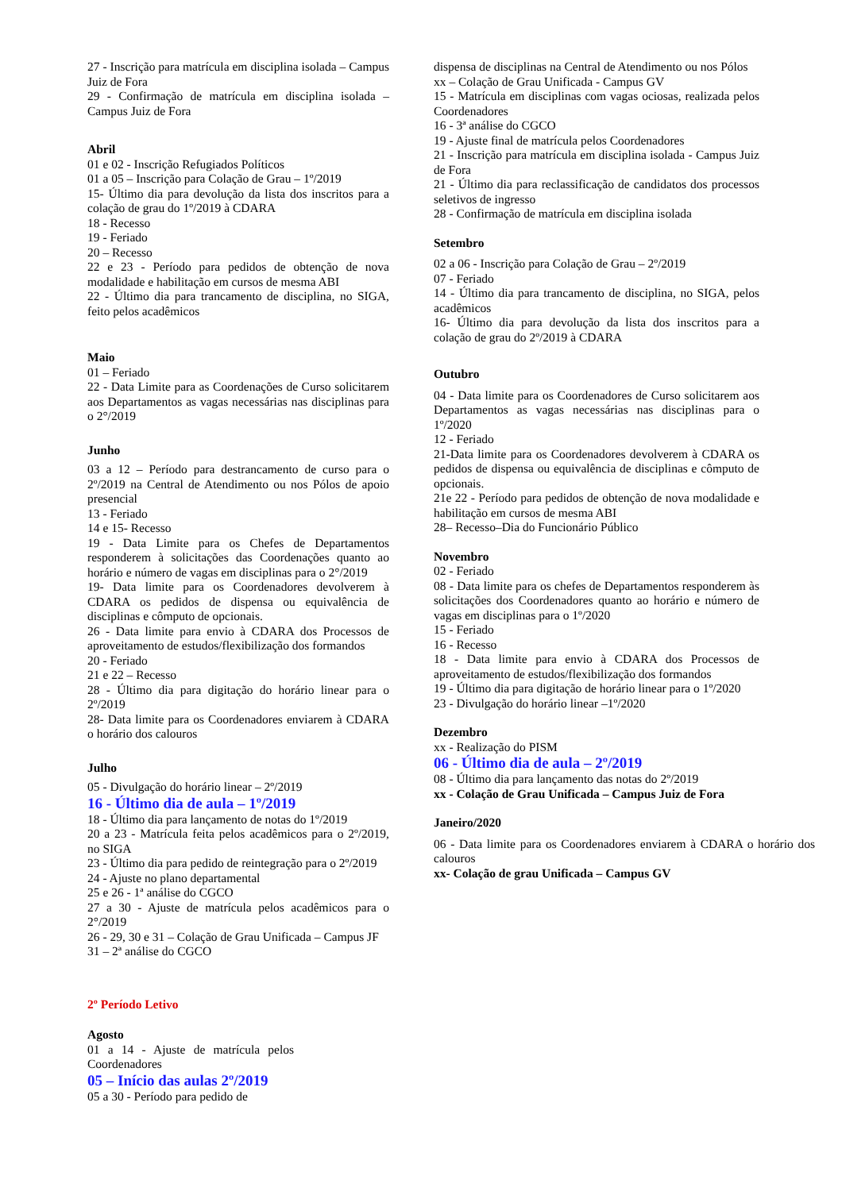27 - Inscrição para matrícula em disciplina isolada – Campus Juiz de Fora
29 - Confirmação de matrícula em disciplina isolada – Campus Juiz de Fora
Abril
01 e 02 - Inscrição Refugiados Políticos
01 a 05 – Inscrição para Colação de Grau – 1º/2019
15- Último dia para devolução da lista dos inscritos para a colação de grau do 1º/2019 à CDARA
18 - Recesso
19 - Feriado
20 – Recesso
22 e 23 - Período para pedidos de obtenção de nova modalidade e habilitação em cursos de mesma ABI
22 - Último dia para trancamento de disciplina, no SIGA, feito pelos acadêmicos
Maio
01 – Feriado
22 - Data Limite para as Coordenações de Curso solicitarem aos Departamentos as vagas necessárias nas disciplinas para o 2°/2019
Junho
03 a 12 – Período para destrancamento de curso para o 2º/2019 na Central de Atendimento ou nos Pólos de apoio presencial
13 - Feriado
14 e 15- Recesso
19 - Data Limite para os Chefes de Departamentos responderem à solicitações das Coordenações quanto ao horário e número de vagas em disciplinas para o 2°/2019
19- Data limite para os Coordenadores devolverem à CDARA os pedidos de dispensa ou equivalência de disciplinas e cômputo de opcionais.
26 - Data limite para envio à CDARA dos Processos de aproveitamento de estudos/flexibilização dos formandos
20 - Feriado
21 e 22 – Recesso
28 - Último dia para digitação do horário linear para o 2º/2019
28- Data limite para os Coordenadores enviarem à CDARA o horário dos calouros
Julho
05 - Divulgação do horário linear – 2º/2019
16 - Último dia de aula – 1º/2019
18 - Último dia para lançamento de notas do 1º/2019
20 a 23 - Matrícula feita pelos acadêmicos para o 2º/2019, no SIGA
23 - Último dia para pedido de reintegração para o 2º/2019
24 - Ajuste no plano departamental
25 e 26 - 1ª análise do CGCO
27 a 30 - Ajuste de matrícula pelos acadêmicos para o 2°/2019
26 - 29, 30 e 31 – Colação de Grau Unificada – Campus JF
31 – 2ª análise do CGCO
2º Período Letivo
Agosto
01 a 14 - Ajuste de matrícula pelos Coordenadores
05 – Início das aulas 2º/2019
05 a 30 - Período para pedido de
dispensa de disciplinas na Central de Atendimento ou nos Pólos
xx – Colação de Grau Unificada - Campus GV
15 - Matrícula em disciplinas com vagas ociosas, realizada pelos Coordenadores
16 - 3ª análise do CGCO
19 - Ajuste final de matrícula pelos Coordenadores
21 - Inscrição para matrícula em disciplina isolada - Campus Juiz de Fora
21 - Último dia para reclassificação de candidatos dos processos seletivos de ingresso
28 - Confirmação de matrícula em disciplina isolada
Setembro
02 a 06 - Inscrição para Colação de Grau – 2º/2019
07 - Feriado
14 - Último dia para trancamento de disciplina, no SIGA, pelos acadêmicos
16- Último dia para devolução da lista dos inscritos para a colação de grau do 2º/2019 à CDARA
Outubro
04 - Data limite para os Coordenadores de Curso solicitarem aos Departamentos as vagas necessárias nas disciplinas para o 1º/2020
12 - Feriado
21-Data limite para os Coordenadores devolverem à CDARA os pedidos de dispensa ou equivalência de disciplinas e cômputo de opcionais.
21e 22 - Período para pedidos de obtenção de nova modalidade e habilitação em cursos de mesma ABI
28– Recesso–Dia do Funcionário Público
Novembro
02 - Feriado
08 - Data limite para os chefes de Departamentos responderem às solicitações dos Coordenadores quanto ao horário e número de vagas em disciplinas para o 1º/2020
15 - Feriado
16 - Recesso
18 - Data limite para envio à CDARA dos Processos de aproveitamento de estudos/flexibilização dos formandos
19 - Último dia para digitação de horário linear para o 1º/2020
23 - Divulgação do horário linear –1º/2020
Dezembro
xx - Realização do PISM
06 - Último dia de aula – 2º/2019
08 - Último dia para lançamento das notas do 2º/2019
xx - Colação de Grau Unificada – Campus Juiz de Fora
Janeiro/2020
06 - Data limite para os Coordenadores enviarem à CDARA o horário dos calouros
xx- Colação de grau Unificada – Campus GV